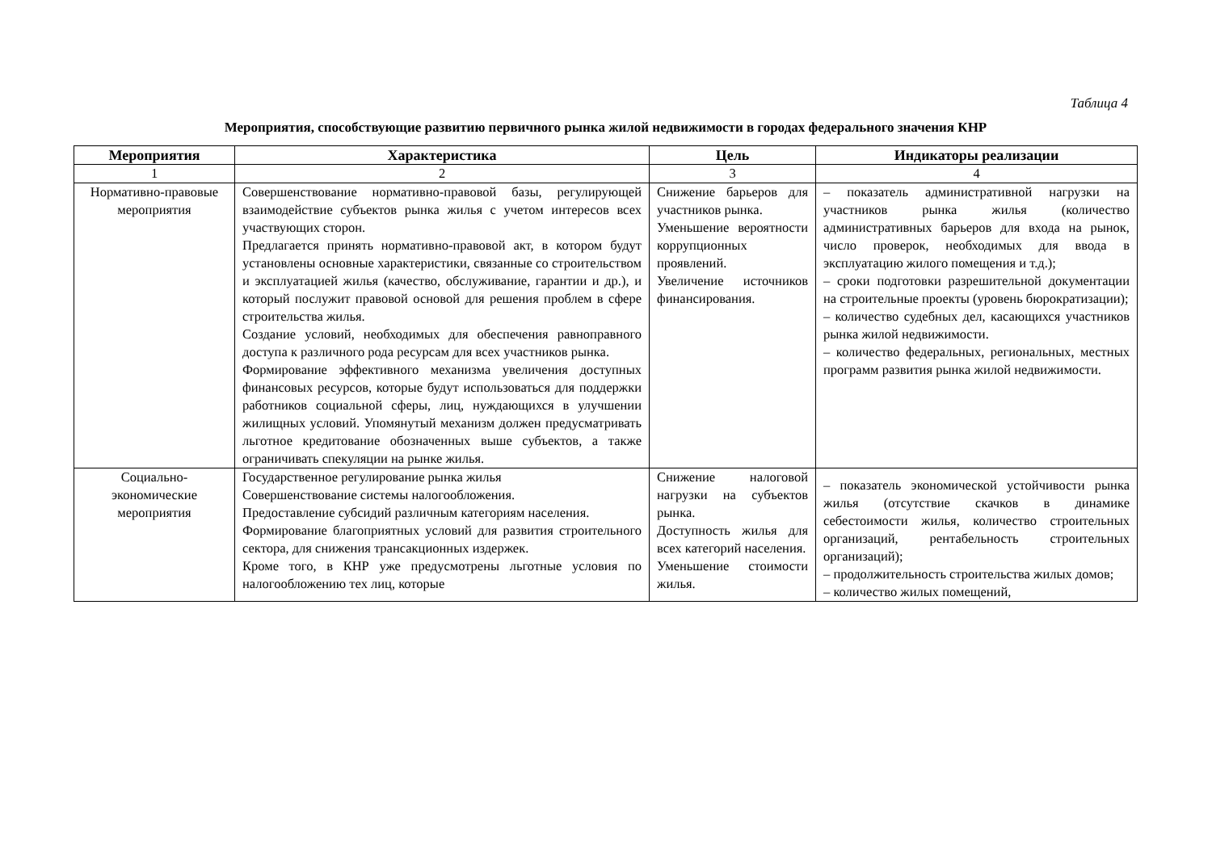Таблица 4
Мероприятия, способствующие развитию первичного рынка жилой недвижимости в городах федерального значения КНР
| Мероприятия | Характеристика | Цель | Индикаторы реализации |
| --- | --- | --- | --- |
| 1 | 2 | 3 | 4 |
| Нормативно-правовые мероприятия | Совершенствование нормативно-правовой базы, регулирующей взаимодействие субъектов рынка жилья с учетом интересов всех участвующих сторон. Предлагается принять нормативно-правовой акт, в котором будут установлены основные характеристики, связанные со строительством и эксплуатацией жилья (качество, обслуживание, гарантии и др.), и который послужит правовой основой для решения проблем в сфере строительства жилья. Создание условий, необходимых для обеспечения равноправного доступа к различного рода ресурсам для всех участников рынка. Формирование эффективного механизма увеличения доступных финансовых ресурсов, которые будут использоваться для поддержки работников социальной сферы, лиц, нуждающихся в улучшении жилищных условий. Упомянутый механизм должен предусматривать льготное кредитование обозначенных выше субъектов, а также ограничивать спекуляции на рынке жилья. | Снижение барьеров для участников рынка. Уменьшение вероятности коррупционных проявлений. Увеличение источников финансирования. | – показатель административной нагрузки на участников рынка жилья (количество административных барьеров для входа на рынок, число проверок, необходимых для ввода в эксплуатацию жилого помещения и т.д.); – сроки подготовки разрешительной документации на строительные проекты (уровень бюрократизации); – количество судебных дел, касающихся участников рынка жилой недвижимости. – количество федеральных, региональных, местных программ развития рынка жилой недвижимости. |
| Социально-экономические мероприятия | Государственное регулирование рынка жилья Совершенствование системы налогообложения. Предоставление субсидий различным категориям населения. Формирование благоприятных условий для развития строительного сектора, для снижения трансакционных издержек. Кроме того, в КНР уже предусмотрены льготные условия по налогообложению тех лиц, которые | Снижение налоговой нагрузки на субъектов рынка. Доступность жилья для всех категорий населения. Уменьшение стоимости жилья. | – показатель экономической устойчивости рынка жилья (отсутствие скачков в динамике себестоимости жилья, количество строительных организаций, рентабельность строительных организаций); – продолжительность строительства жилых домов; – количество жилых помещений, |